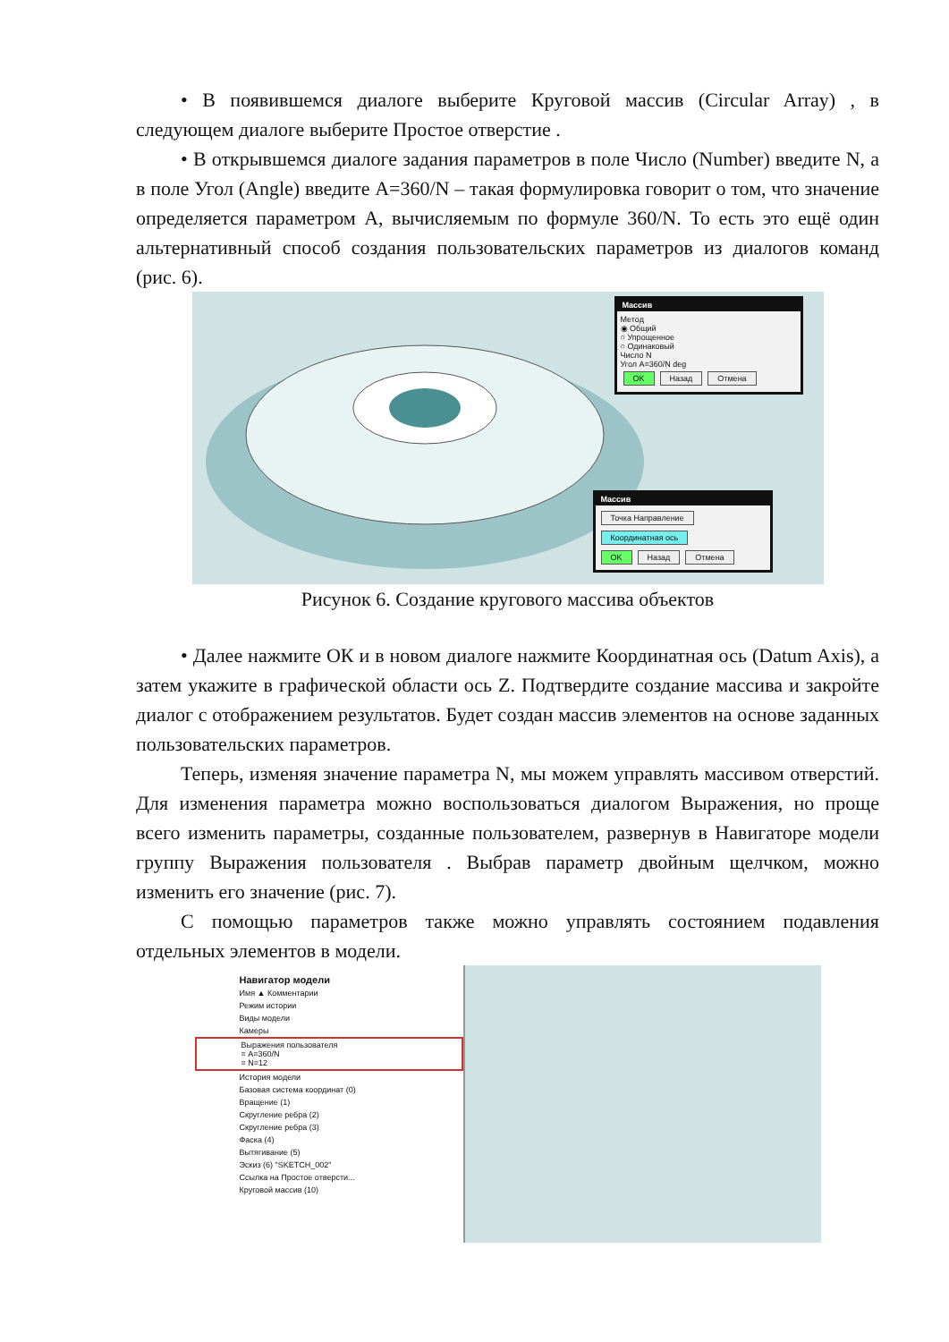• В появившемся диалоге выберите Круговой массив (Circular Array) , в следующем диалоге выберите Простое отверстие .
• В открывшемся диалоге задания параметров в поле Число (Number) введите N, а в поле Угол (Angle) введите A=360/N – такая формулировка говорит о том, что значение определяется параметром A, вычисляемым по формуле 360/N. То есть это ещё один альтернативный способ создания пользовательских параметров из диалогов команд (рис. 6).
Массив
Метод
◉ Общий
○ Упрощенное
○ Одинаковый
Число N
Угол A=360/N deg
OK Назад Отмена
Массив
Точка Направление Координатная ось
OK Назад Отмена
Рисунок 6. Создание кругового массива объектов
• Далее нажмите ОК и в новом диалоге нажмите Координатная ось (Datum Axis), а затем укажите в графической области ось Z. Подтвердите создание массива и закройте диалог с отображением результатов. Будет создан массив элементов на основе заданных пользовательских параметров.
Теперь, изменяя значение параметра N, мы можем управлять массивом отверстий. Для изменения параметра можно воспользоваться диалогом Выражения, но проще всего изменить параметры, созданные пользователем, развернув в Навигаторе модели группу Выражения пользователя . Выбрав параметр двойным щелчком, можно изменить его значение (рис. 7).
С помощью параметров также можно управлять состоянием подавления отдельных элементов в модели.
Навигатор модели
Имя ▲ Комментарии
Режим истории
Виды модели
Камеры
Выражения пользователя
= A=360/N
= N=12
История модели
Базовая система координат (0)
Вращение (1)
Скругление ребра (2)
Скругление ребра (3)
Фаска (4)
Вытягивание (5)
Эскиз (6) "SKETCH_002"
Ссылка на Простое отверсти...
Круговой массив (10)